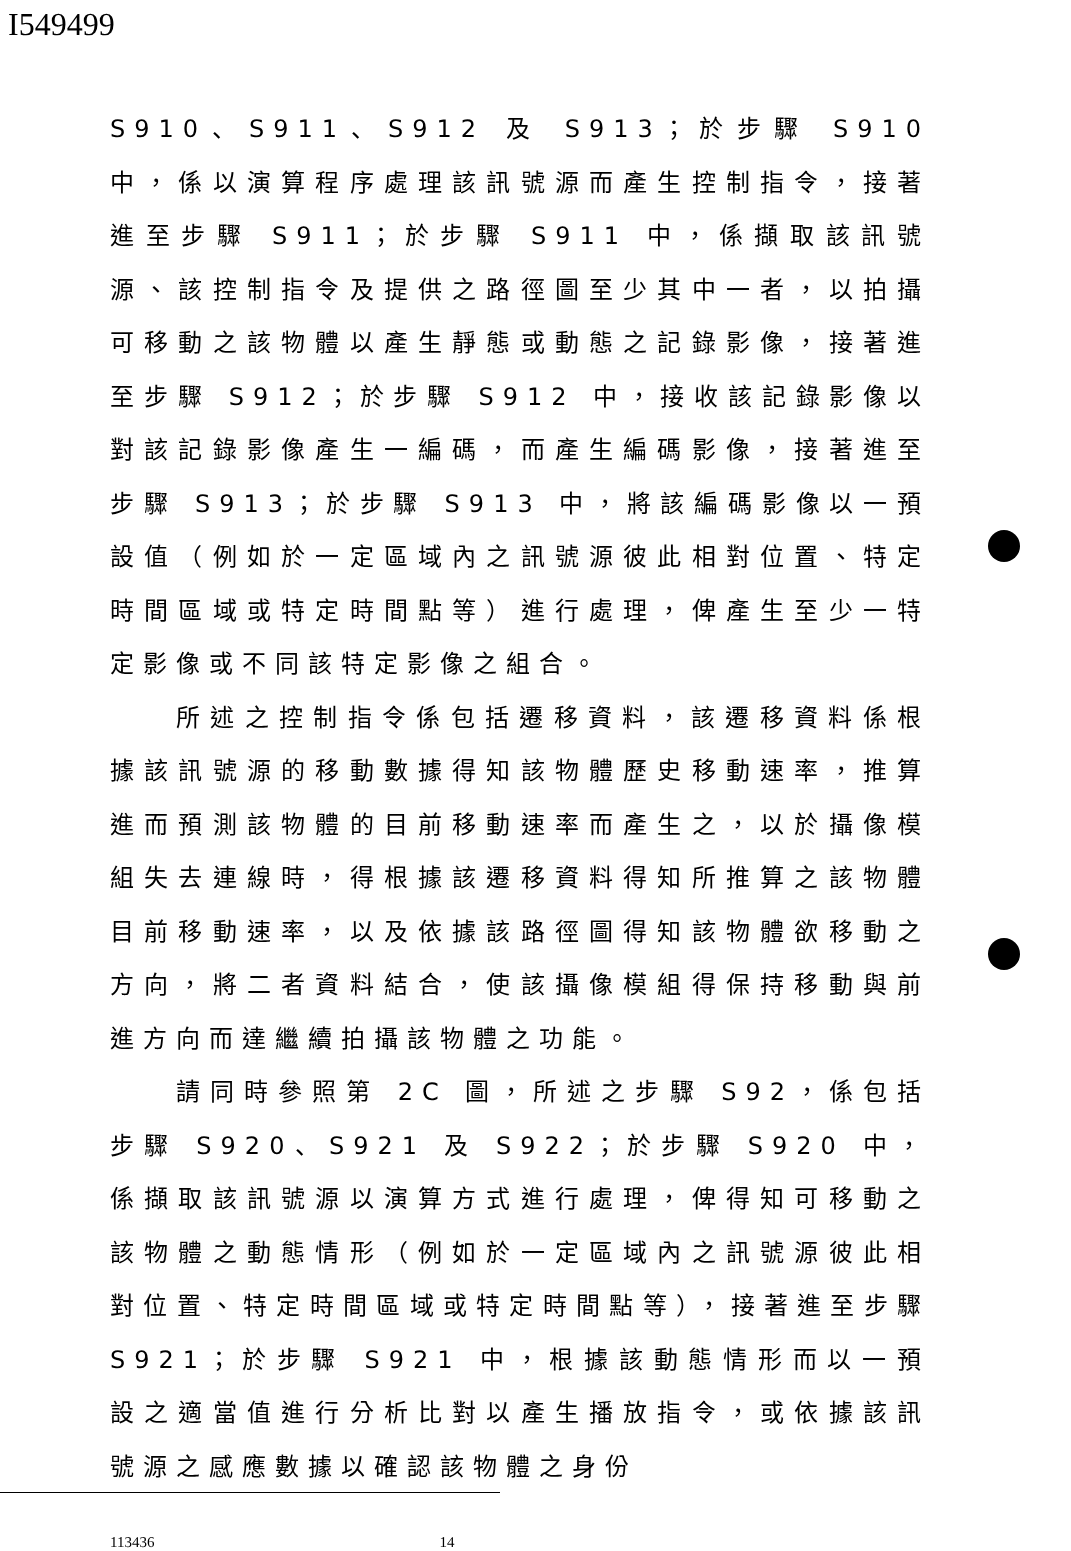I549499
S910、S911、S912 及 S913；於步驟 S910 中，係以演算程序處理該訊號源而產生控制指令，接著進至步驟 S911；於步驟 S911 中，係擷取該訊號源、該控制指令及提供之路徑圖至少其中一者，以拍攝可移動之該物體以產生靜態或動態之記錄影像，接著進至步驟 S912；於步驟 S912 中，接收該記錄影像以對該記錄影像產生一編碼，而產生編碼影像，接著進至步驟 S913；於步驟 S913 中，將該編碼影像以一預設值（例如於一定區域內之訊號源彼此相對位置、特定時間區域或特定時間點等）進行處理，俾產生至少一特定影像或不同該特定影像之組合。
所述之控制指令係包括遷移資料，該遷移資料係根據該訊號源的移動數據得知該物體歷史移動速率，推算進而預測該物體的目前移動速率而產生之，以於攝像模組失去連線時，得根據該遷移資料得知所推算之該物體目前移動速率，以及依據該路徑圖得知該物體欲移動之方向，將二者資料結合，使該攝像模組得保持移動與前進方向而達繼續拍攝該物體之功能。
請同時參照第 2C 圖，所述之步驟 S92，係包括步驟 S920、S921 及 S922；於步驟 S920 中，係擷取該訊號源以演算方式進行處理，俾得知可移動之該物體之動態情形（例如於一定區域內之訊號源彼此相對位置、特定時間區域或特定時間點等），接著進至步驟 S921；於步驟 S921 中，根據該動態情形而以一預設之適當值進行分析比對以產生播放指令，或依據該訊號源之感應數據以確認該物體之身份
113436 14